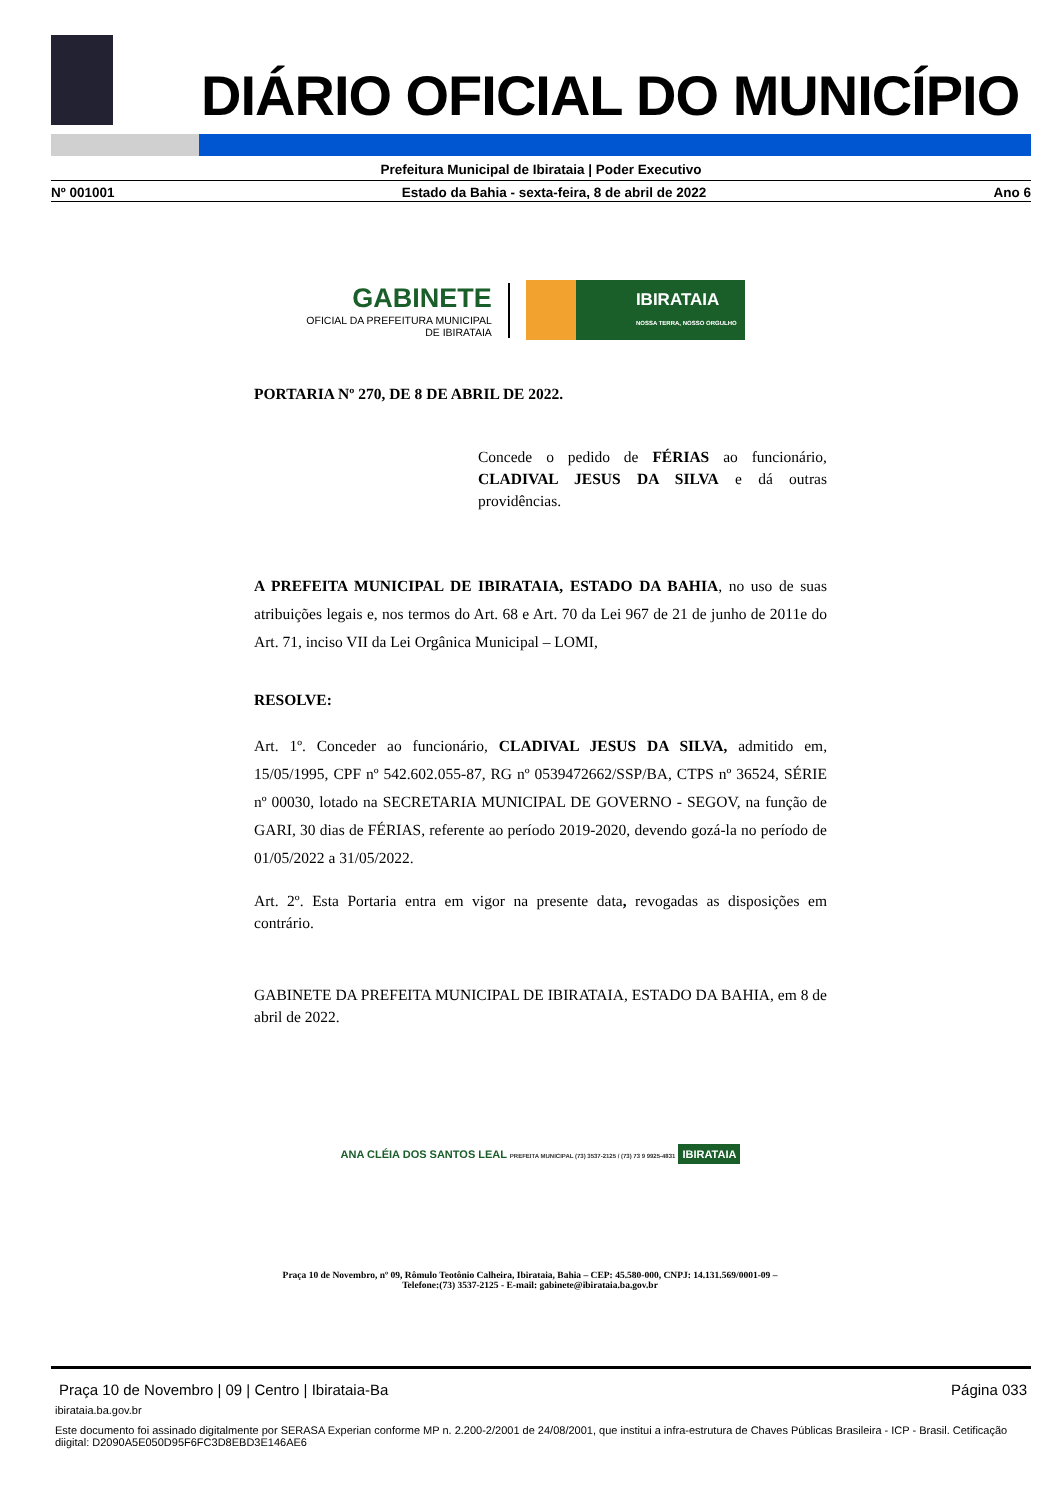DIÁRIO OFICIAL DO MUNICÍPIO
Prefeitura Municipal de Ibirataia | Poder Executivo
Nº 001001 Estado da Bahia - sexta-feira, 8 de abril de 2022 Ano 6
GABINETE
OFICIAL DA PREFEITURA MUNICIPAL
DE IBIRATAIA
IBIRATAIA
NOSSA TERRA, NOSSO ORGULHO
PORTARIA Nº 270, DE 8 DE ABRIL DE 2022.
Concede o pedido de FÉRIAS ao funcionário, CLADIVAL JESUS DA SILVA e dá outras providências.
A PREFEITA MUNICIPAL DE IBIRATAIA, ESTADO DA BAHIA, no uso de suas atribuições legais e, nos termos do Art. 68 e Art. 70 da Lei 967 de 21 de junho de 2011e do Art. 71, inciso VII da Lei Orgânica Municipal – LOMI,
RESOLVE:
Art. 1º. Conceder ao funcionário, CLADIVAL JESUS DA SILVA, admitido em, 15/05/1995, CPF nº 542.602.055-87, RG nº 0539472662/SSP/BA, CTPS nº 36524, SÉRIE nº 00030, lotado na SECRETARIA MUNICIPAL DE GOVERNO - SEGOV, na função de GARI, 30 dias de FÉRIAS, referente ao período 2019-2020, devendo gozá-la no período de 01/05/2022 a 31/05/2022.
Art. 2º. Esta Portaria entra em vigor na presente data, revogadas as disposições em contrário.
GABINETE DA PREFEITA MUNICIPAL DE IBIRATAIA, ESTADO DA BAHIA, em 8 de abril de 2022.
ANA CLÉIA DOS SANTOS LEAL PREFEITA MUNICIPAL (73) 3537-2125 / (73) 73 9 9925-4831 IBIRATAIA
Praça 10 de Novembro, nº 09, Rômulo Teotônio Calheira, Ibirataia, Bahia – CEP: 45.580-000, CNPJ: 14.131.569/0001-09 –
Telefone:(73) 3537-2125 - E-mail: gabinete@ibirataia.ba.gov.br
Praça 10 de Novembro | 09 | Centro | Ibirataia-Ba Página 033
ibirataia.ba.gov.br
Este documento foi assinado digitalmente por SERASA Experian conforme MP n. 2.200-2/2001 de 24/08/2001, que institui a infra-estrutura de Chaves Públicas Brasileira - ICP - Brasil. Cetificação diigital: D2090A5E050D95F6FC3D8EBD3E146AE6